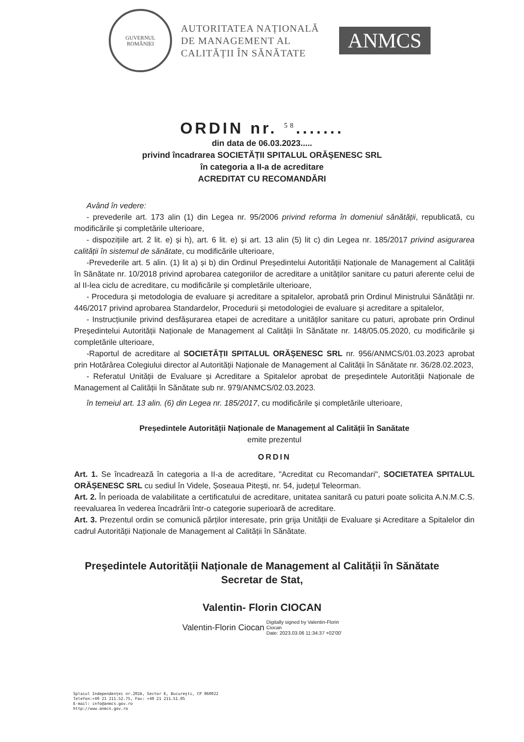GUVERNUL
ROMÂNIEI
AUTORITATEA NAȚIONALĂ
DE MANAGEMENT AL
CALITĂȚII ÎN SĂNĂTATE
ANMCS
ORDIN nr. <sup>58</sup>.......
din data de 06.03.2023.....
privind încadrarea SOCIETĂȚII SPITALUL ORĂȘENESC SRL
în categoria a II-a de acreditare
ACREDITAT CU RECOMANDĂRI
Având în vedere:
- prevederile art. 173 alin (1) din Legea nr. 95/2006 privind reforma în domeniul sănătății, republicată, cu modificările și completările ulterioare,
- dispozițiile art. 2 lit. e) și h), art. 6 lit. e) și art. 13 alin (5) lit c) din Legea nr. 185/2017 privind asigurarea calității în sistemul de sănătate, cu modificările ulterioare,
-Prevederile art. 5 alin. (1) lit a) și b) din Ordinul Președintelui Autorității Naționale de Management al Calității în Sănătate nr. 10/2018 privind aprobarea categoriilor de acreditare a unităților sanitare cu paturi aferente celui de al II-lea ciclu de acreditare, cu modificările și completările ulterioare,
- Procedura și metodologia de evaluare și acreditare a spitalelor, aprobată prin Ordinul Ministrului Sănătății nr. 446/2017 privind aprobarea Standardelor, Procedurii și metodologiei de evaluare și acreditare a spitalelor,
- Instrucțiunile privind desfășurarea etapei de acreditare a unităților sanitare cu paturi, aprobate prin Ordinul Președintelui Autorității Naționale de Management al Calității în Sănătate nr. 148/05.05.2020, cu modificările și completările ulterioare,
-Raportul de acreditare al SOCIETĂȚII SPITALUL ORĂȘENESC SRL nr. 956/ANMCS/01.03.2023 aprobat prin Hotărârea Colegiului director al Autorității Naționale de Management al Calității în Sănătate nr. 36/28.02.2023,
- Referatul Unității de Evaluare și Acreditare a Spitalelor aprobat de președintele Autorității Naționale de Management al Calității în Sănătate sub nr. 979/ANMCS/02.03.2023.
în temeiul art. 13 alin. (6) din Legea nr. 185/2017, cu modificările și completările ulterioare,
Președintele Autorității Naționale de Management al Calității în Sanătate
emite prezentul
ORDIN
Art. 1. Se încadrează în categoria a II-a de acreditare, "Acreditat cu Recomandari", SOCIETATEA SPITALUL ORĂȘENESC SRL cu sediul în Videle, Șoseaua Pitești, nr. 54, județul Teleorman.
Art. 2. În perioada de valabilitate a certificatului de acreditare, unitatea sanitară cu paturi poate solicita A.N.M.C.S. reevaluarea în vederea încadrării într-o categorie superioară de acreditare.
Art. 3. Prezentul ordin se comunică părților interesate, prin grija Unității de Evaluare și Acreditare a Spitalelor din cadrul Autorității Naționale de Management al Calității în Sănătate.
Preşedintele Autorității Naționale de Management al Calității în Sănătate
Secretar de Stat,
Valentin- Florin CIOCAN
Valentin-Florin Ciocan Digitally signed by Valentin-Florin
Ciocan
Date: 2023.03.06 11:34:37 +02'00'
Splaiul Independenței nr.202A, Sector 6, București, CP 060022
Telefon:+40 21 211.52.75, Fax: +40 21 211.51.05
E-mail: info@anmcs.gov.ro
http://www.anmcs.gov.ro